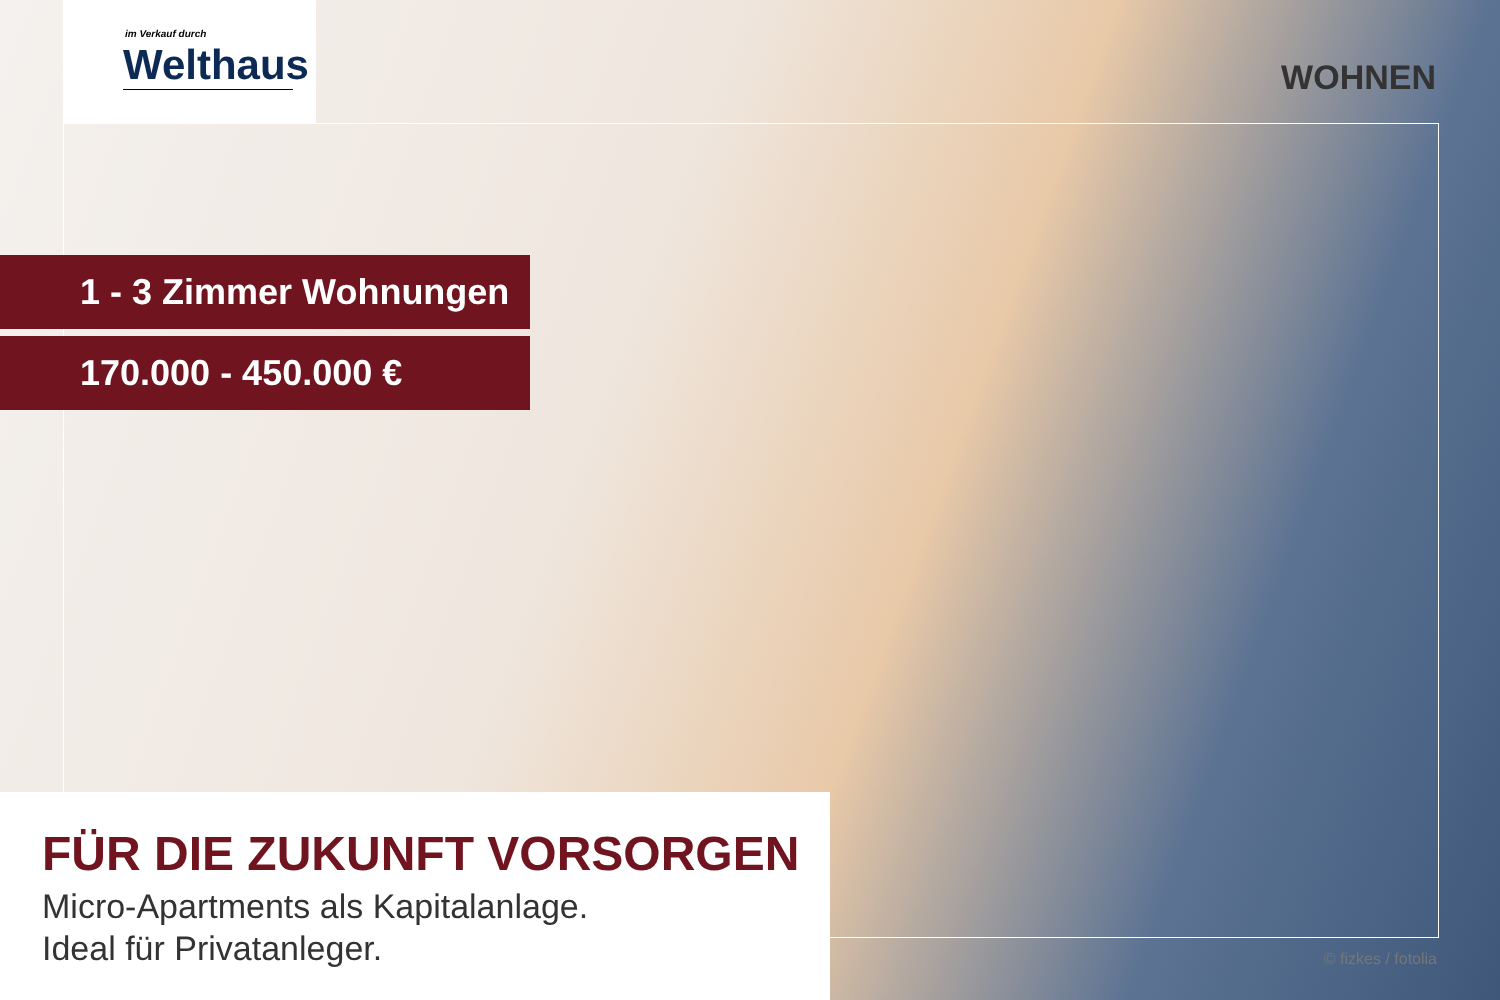im Verkauf durch
Welthaus
WOHNEN
1 - 3 Zimmer Wohnungen
170.000 - 450.000 €
FÜR DIE ZUKUNFT VORSORGEN
Micro-Apartments als Kapitalanlage.
Ideal für Privatanleger.
© fizkes / fotolia